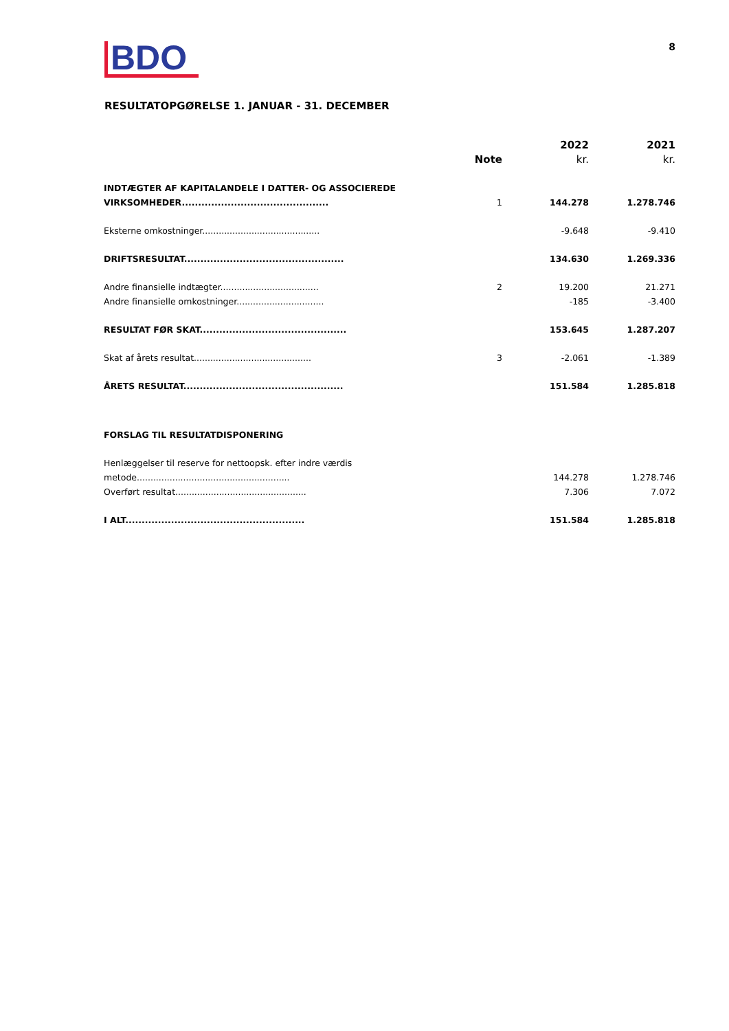BDO
8
RESULTATOPGØRELSE 1. JANUAR - 31. DECEMBER
| | Note | 2022 kr. | 2021 kr. |
| --- | --- | --- | --- |
| INDTÆGTER AF KAPITALANDELE I DATTER- OG ASSOCIEREDE VIRKSOMHEDER............................................. | 1 | 144.278 | 1.278.746 |
| Eksterne omkostninger........................................... | | -9.648 | -9.410 |
| DRIFTSRESULTAT................................................. | | 134.630 | 1.269.336 |
| Andre finansielle indtægter.................................... | 2 | 19.200 | 21.271 |
| Andre finansielle omkostninger................................ | | -185 | -3.400 |
| RESULTAT FØR SKAT............................................. | | 153.645 | 1.287.207 |
| Skat af årets resultat........................................... | 3 | -2.061 | -1.389 |
| ÅRETS RESULTAT................................................. | | 151.584 | 1.285.818 |
| FORSLAG TIL RESULTATDISPONERING | | | |
| Henlæggelser til reserve for nettoopsk. efter indre værdis metode........................................................ | | 144.278 | 1.278.746 |
| Overført resultat................................................ | | 7.306 | 7.072 |
| I ALT....................................................... | | 151.584 | 1.285.818 |